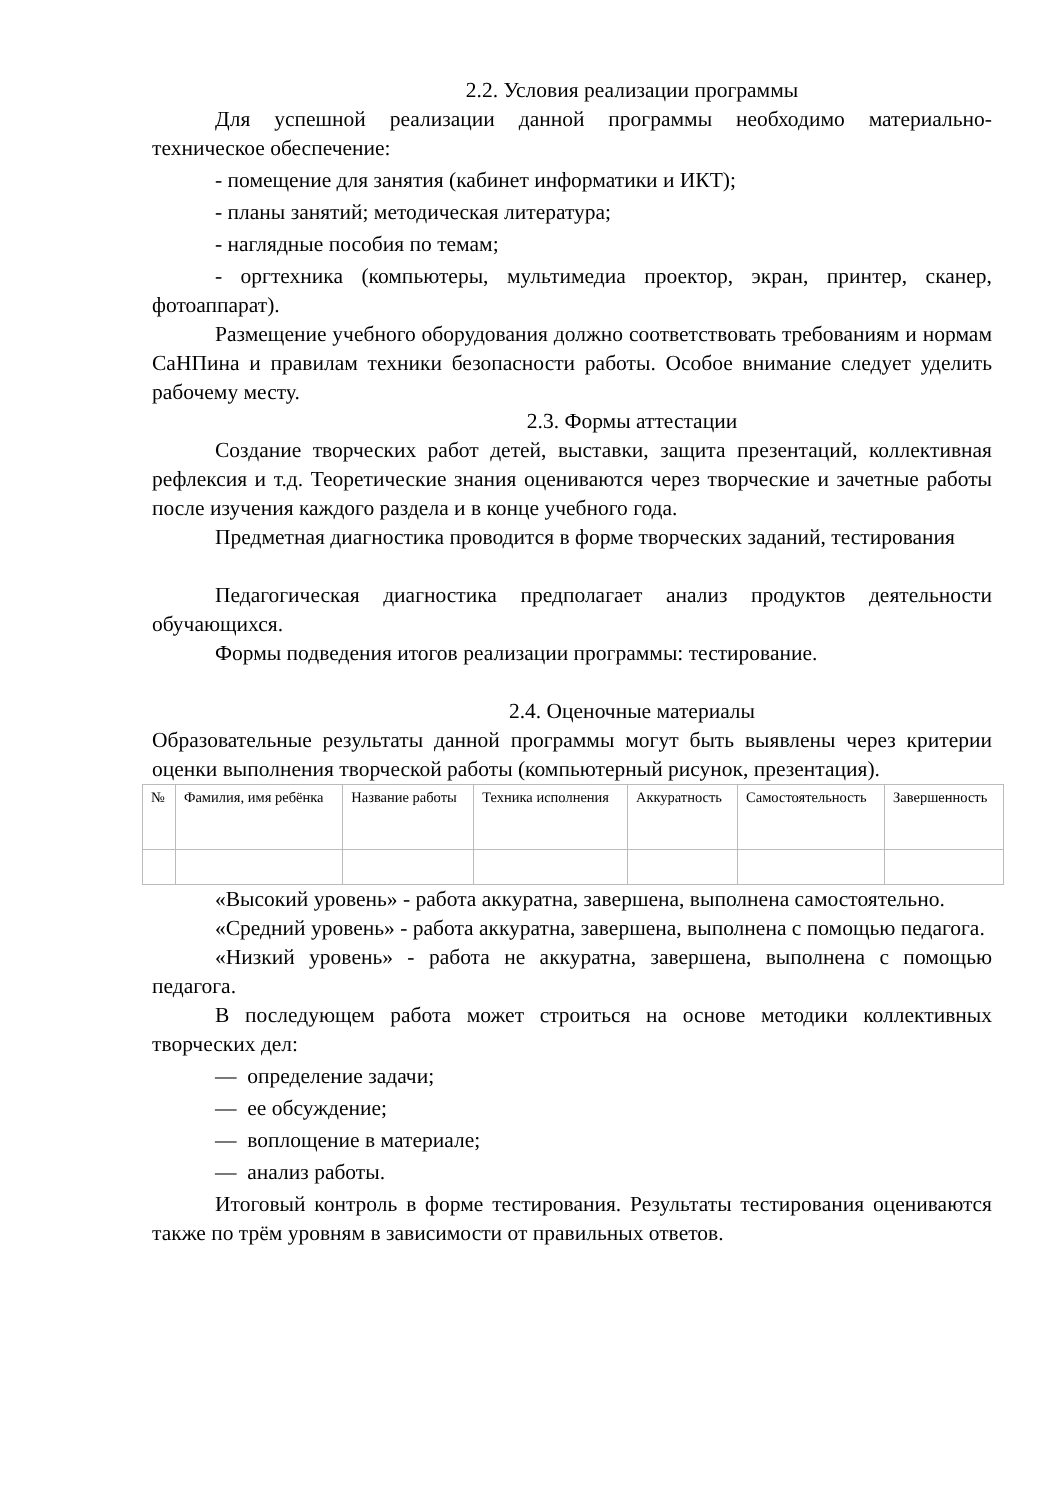2.2. Условия реализации программы
Для успешной реализации данной программы необходимо материально-техническое обеспечение:
- помещение для занятия (кабинет информатики и ИКТ);
- планы занятий; методическая литература;
- наглядные пособия по темам;
- оргтехника (компьютеры, мультимедиа проектор, экран, принтер, сканер, фотоаппарат).
Размещение учебного оборудования должно соответствовать требованиям и нормам СаНПина и правилам техники безопасности работы. Особое внимание следует уделить рабочему месту.
2.3. Формы аттестации
Создание творческих работ детей, выставки, защита презентаций, коллективная рефлексия и т.д. Теоретические знания оцениваются через творческие и зачетные работы после изучения каждого раздела и в конце учебного года.
Предметная диагностика проводится в форме творческих заданий, тестирования
Педагогическая диагностика предполагает анализ продуктов деятельности обучающихся.
Формы подведения итогов реализации программы: тестирование.
2.4. Оценочные материалы
Образовательные результаты данной программы могут быть выявлены через критерии оценки выполнения творческой работы (компьютерный рисунок, презентация).
| № | Фамилия, имя ребёнка | Название работы | Техника исполнения | Аккуратность | Самостоятельность | Завершенность |
«Высокий уровень» - работа аккуратна, завершена, выполнена самостоятельно.
«Средний уровень» - работа аккуратна, завершена, выполнена с помощью педагога.
«Низкий уровень» - работа не аккуратна, завершена, выполнена с помощью педагога.
В последующем работа может строиться на основе методики коллективных творческих дел:
— определение задачи;
— ее обсуждение;
— воплощение в материале;
— анализ работы.
Итоговый контроль в форме тестирования. Результаты тестирования оцениваются также по трём уровням в зависимости от правильных ответов.